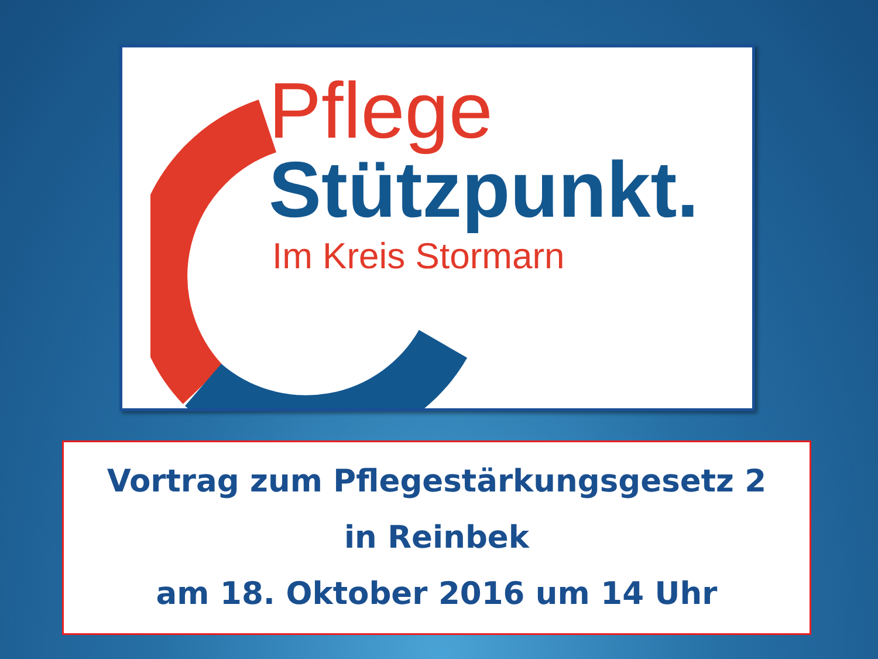Pflege
Stützpunkt.
Im Kreis Stormarn
Vortrag zum Pflegestärkungsgesetz 2
in Reinbek
am 18. Oktober 2016 um 14 Uhr